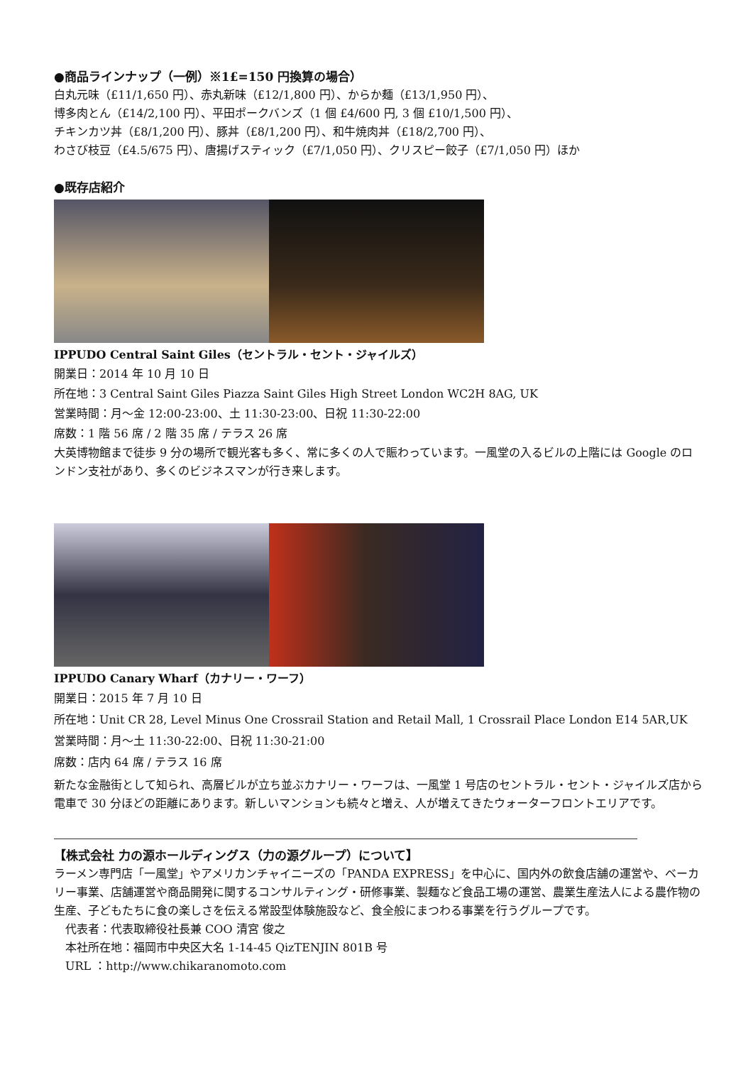●商品ラインナップ（一例）※1£=150 円換算の場合）
白丸元味（£11/1,650 円）、赤丸新味（£12/1,800 円）、からか麺（£13/1,950 円）、
博多肉とん（£14/2,100 円）、平田ポークバンズ（1 個 £4/600 円, 3 個 £10/1,500 円）、
チキンカツ丼（£8/1,200 円）、豚丼（£8/1,200 円）、和牛焼肉丼（£18/2,700 円）、
わさび枝豆（£4.5/675 円）、唐揚げスティック（£7/1,050 円）、クリスピー餃子（£7/1,050 円）ほか
●既存店紹介
IPPUDO Central Saint Giles（セントラル・セント・ジャイルズ）
開業日：2014 年 10 月 10 日
所在地：3 Central Saint Giles Piazza Saint Giles High Street London WC2H 8AG, UK
営業時間：月～金 12:00-23:00、土 11:30-23:00、日祝 11:30-22:00
席数：1 階 56 席 / 2 階 35 席 / テラス 26 席
大英博物館まで徒歩 9 分の場所で観光客も多く、常に多くの人で賑わっています。一風堂の入るビルの上階には Google のロンドン支社があり、多くのビジネスマンが行き来します。
IPPUDO Canary Wharf（カナリー・ワーフ）
開業日：2015 年 7 月 10 日
所在地：Unit CR 28, Level Minus One Crossrail Station and Retail Mall, 1 Crossrail Place London E14 5AR,UK
営業時間：月～土 11:30-22:00、日祝 11:30-21:00
席数：店内 64 席 / テラス 16 席
新たな金融街として知られ、高層ビルが立ち並ぶカナリー・ワーフは、一風堂 1 号店のセントラル・セント・ジャイルズ店から電車で 30 分ほどの距離にあります。新しいマンションも続々と増え、人が増えてきたウォーターフロントエリアです。
【株式会社 力の源ホールディングス（力の源グループ）について】
ラーメン専門店「一風堂」やアメリカンチャイニーズの「PANDA EXPRESS」を中心に、国内外の飲食店舗の運営や、ベーカリー事業、店舗運営や商品開発に関するコンサルティング・研修事業、製麺など食品工場の運営、農業生産法人による農作物の生産、子どもたちに食の楽しさを伝える常設型体験施設など、食全般にまつわる事業を行うグループです。
代表者：代表取締役社長兼 COO 清宮 俊之
本社所在地：福岡市中央区大名 1-14-45 QizTENJIN 801B 号
URL ：http://www.chikaranomoto.com